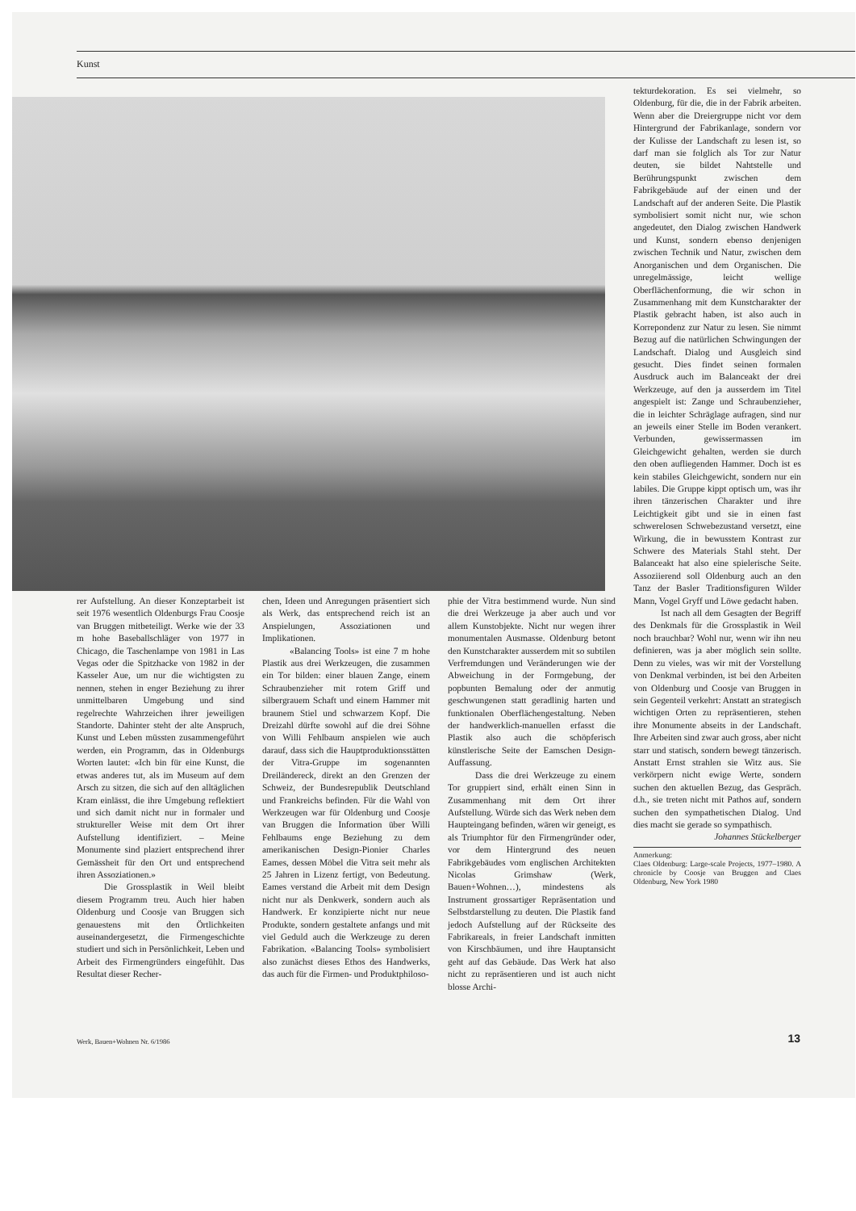Kunst
rer Aufstellung. An dieser Konzeptarbeit ist seit 1976 wesentlich Oldenburgs Frau Coosje van Bruggen mitbeteiligt. Werke wie der 33 m hohe Baseballschläger von 1977 in Chicago, die Taschenlampe von 1981 in Las Vegas oder die Spitzhacke von 1982 in der Kasseler Aue, um nur die wichtigsten zu nennen, stehen in enger Beziehung zu ihrer unmittelbaren Umgebung und sind regelrechte Wahrzeichen ihrer jeweiligen Standorte. Dahinter steht der alte Anspruch, Kunst und Leben müssten zusammengeführt werden, ein Programm, das in Oldenburgs Worten lautet: «Ich bin für eine Kunst, die etwas anderes tut, als im Museum auf dem Arsch zu sitzen, die sich auf den alltäglichen Kram einlässt, die ihre Umgebung reflektiert und sich damit nicht nur in formaler und struktureller Weise mit dem Ort ihrer Aufstellung identifiziert. – Meine Monumente sind plaziert entsprechend ihrer Gemässheit für den Ort und entsprechend ihren Assoziationen.»
Die Grossplastik in Weil bleibt diesem Programm treu. Auch hier haben Oldenburg und Coosje van Bruggen sich genauestens mit den Örtlichkeiten auseinandergesetzt, die Firmengeschichte studiert und sich in Persönlichkeit, Leben und Arbeit des Firmengründers eingefühlt. Das Resultat dieser Recher-
chen, Ideen und Anregungen präsentiert sich als Werk, das entsprechend reich ist an Anspielungen, Assoziationen und Implikationen.
«Balancing Tools» ist eine 7 m hohe Plastik aus drei Werkzeugen, die zusammen ein Tor bilden: einer blauen Zange, einem Schraubenzieher mit rotem Griff und silbergrauem Schaft und einem Hammer mit braunem Stiel und schwarzem Kopf. Die Dreizahl dürfte sowohl auf die drei Söhne von Willi Fehlbaum anspielen wie auch darauf, dass sich die Hauptproduktionsstätten der Vitra-Gruppe im sogenannten Dreiländereck, direkt an den Grenzen der Schweiz, der Bundesrepublik Deutschland und Frankreichs befinden. Für die Wahl von Werkzeugen war für Oldenburg und Coosje van Bruggen die Information über Willi Fehlbaums enge Beziehung zu dem amerikanischen Design-Pionier Charles Eames, dessen Möbel die Vitra seit mehr als 25 Jahren in Lizenz fertigt, von Bedeutung. Eames verstand die Arbeit mit dem Design nicht nur als Denkwerk, sondern auch als Handwerk. Er konzipierte nicht nur neue Produkte, sondern gestaltete anfangs und mit viel Geduld auch die Werkzeuge zu deren Fabrikation. «Balancing Tools» symbolisiert also zunächst dieses Ethos des Handwerks, das auch für die Firmen- und Produktphiloso-
phie der Vitra bestimmend wurde. Nun sind die drei Werkzeuge ja aber auch und vor allem Kunstobjekte. Nicht nur wegen ihrer monumentalen Ausmasse. Oldenburg betont den Kunstcharakter ausserdem mit so subtilen Verfremdungen und Veränderungen wie der Abweichung in der Formgebung, der popbunten Bemalung oder der anmutig geschwungenen statt geradlinig harten und funktionalen Oberflächengestaltung. Neben der handwerklich-manuellen erfasst die Plastik also auch die schöpferisch künstlerische Seite der Eamschen Design-Auffassung.
Dass die drei Werkzeuge zu einem Tor gruppiert sind, erhält einen Sinn in Zusammenhang mit dem Ort ihrer Aufstellung. Würde sich das Werk neben dem Haupteingang befinden, wären wir geneigt, es als Triumphtor für den Firmengründer oder, vor dem Hintergrund des neuen Fabrikgebäudes vom englischen Architekten Nicolas Grimshaw (Werk, Bauen+Wohnen…), mindestens als Instrument grossartiger Repräsentation und Selbstdarstellung zu deuten. Die Plastik fand jedoch Aufstellung auf der Rückseite des Fabrikareals, in freier Landschaft inmitten von Kirschbäumen, und ihre Hauptansicht geht auf das Gebäude. Das Werk hat also nicht zu repräsentieren und ist auch nicht blosse Archi-
tekturdekoration. Es sei vielmehr, so Oldenburg, für die, die in der Fabrik arbeiten. Wenn aber die Dreiergruppe nicht vor dem Hintergrund der Fabrikanlage, sondern vor der Kulisse der Landschaft zu lesen ist, so darf man sie folglich als Tor zur Natur deuten, sie bildet Nahtstelle und Berührungspunkt zwischen dem Fabrikgebäude auf der einen und der Landschaft auf der anderen Seite. Die Plastik symbolisiert somit nicht nur, wie schon angedeutet, den Dialog zwischen Handwerk und Kunst, sondern ebenso denjenigen zwischen Technik und Natur, zwischen dem Anorganischen und dem Organischen. Die unregelmässige, leicht wellige Oberflächenformung, die wir schon in Zusammenhang mit dem Kunstcharakter der Plastik gebracht haben, ist also auch in Korrepondenz zur Natur zu lesen. Sie nimmt Bezug auf die natürlichen Schwingungen der Landschaft. Dialog und Ausgleich sind gesucht. Dies findet seinen formalen Ausdruck auch im Balanceakt der drei Werkzeuge, auf den ja ausserdem im Titel angespielt ist: Zange und Schraubenzieher, die in leichter Schräglage aufragen, sind nur an jeweils einer Stelle im Boden verankert. Verbunden, gewissermassen im Gleichgewicht gehalten, werden sie durch den oben aufliegenden Hammer. Doch ist es kein stabiles Gleichgewicht, sondern nur ein labiles. Die Gruppe kippt optisch um, was ihr ihren tänzerischen Charakter und ihre Leichtigkeit gibt und sie in einen fast schwerelosen Schwebezustand versetzt, eine Wirkung, die in bewusstem Kontrast zur Schwere des Materials Stahl steht. Der Balanceakt hat also eine spielerische Seite. Assoziierend soll Oldenburg auch an den Tanz der Basler Traditionsfiguren Wilder Mann, Vogel Gryff und Löwe gedacht haben.
Ist nach all dem Gesagten der Begriff des Denkmals für die Grossplastik in Weil noch brauchbar? Wohl nur, wenn wir ihn neu definieren, was ja aber möglich sein sollte. Denn zu vieles, was wir mit der Vorstellung von Denkmal verbinden, ist bei den Arbeiten von Oldenburg und Coosje van Bruggen in sein Gegenteil verkehrt: Anstatt an strategisch wichtigen Orten zu repräsentieren, stehen ihre Monumente abseits in der Landschaft. Ihre Arbeiten sind zwar auch gross, aber nicht starr und statisch, sondern bewegt tänzerisch. Anstatt Ernst strahlen sie Witz aus. Sie verkörpern nicht ewige Werte, sondern suchen den aktuellen Bezug, das Gespräch. d.h., sie treten nicht mit Pathos auf, sondern suchen den sympathetischen Dialog. Und dies macht sie gerade so sympathisch.
Johannes Stückelberger
Anmerkung:
Claes Oldenburg: Large-scale Projects, 1977–1980. A chronicle by Coosje van Bruggen and Claes Oldenburg, New York 1980
Werk, Bauen+Wohnen Nr. 6/1986 13